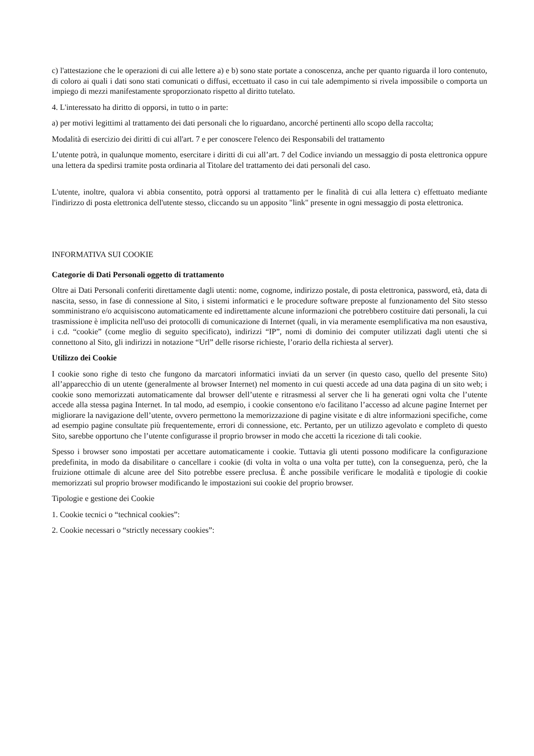c) l'attestazione che le operazioni di cui alle lettere a) e b) sono state portate a conoscenza, anche per quanto riguarda il loro contenuto, di coloro ai quali i dati sono stati comunicati o diffusi, eccettuato il caso in cui tale adempimento si rivela impossibile o comporta un impiego di mezzi manifestamente sproporzionato rispetto al diritto tutelato.
4. L'interessato ha diritto di opporsi, in tutto o in parte:
a) per motivi legittimi al trattamento dei dati personali che lo riguardano, ancorché pertinenti allo scopo della raccolta;
Modalità di esercizio dei diritti di cui all'art. 7 e per conoscere l'elenco dei Responsabili del trattamento
L’utente potrà, in qualunque momento, esercitare i diritti di cui all’art. 7 del Codice inviando un messaggio di posta elettronica oppure una lettera da spedirsi tramite posta ordinaria al Titolare del trattamento dei dati personali del caso.
L'utente, inoltre, qualora vi abbia consentito, potrà opporsi al trattamento per le finalità di cui alla lettera c) effettuato mediante l'indirizzo di posta elettronica dell'utente stesso, cliccando su un apposito "link" presente in ogni messaggio di posta elettronica.
INFORMATIVA SUI COOKIE
Categorie di Dati Personali oggetto di trattamento
Oltre ai Dati Personali conferiti direttamente dagli utenti: nome, cognome, indirizzo postale, di posta elettronica, password, età, data di nascita, sesso, in fase di connessione al Sito, i sistemi informatici e le procedure software preposte al funzionamento del Sito stesso somministrano e/o acquisiscono automaticamente ed indirettamente alcune informazioni che potrebbero costituire dati personali, la cui trasmissione è implicita nell'uso dei protocolli di comunicazione di Internet (quali, in via meramente esemplificativa ma non esaustiva, i c.d. “cookie” (come meglio di seguito specificato), indirizzi “IP”, nomi di dominio dei computer utilizzati dagli utenti che si connettono al Sito, gli indirizzi in notazione “Url” delle risorse richieste, l’orario della richiesta al server).
Utilizzo dei Cookie
I cookie sono righe di testo che fungono da marcatori informatici inviati da un server (in questo caso, quello del presente Sito) all’apparecchio di un utente (generalmente al browser Internet) nel momento in cui questi accede ad una data pagina di un sito web; i cookie sono memorizzati automaticamente dal browser dell’utente e ritrasmessi al server che li ha generati ogni volta che l’utente accede alla stessa pagina Internet. In tal modo, ad esempio, i cookie consentono e/o facilitano l’accesso ad alcune pagine Internet per migliorare la navigazione dell’utente, ovvero permettono la memorizzazione di pagine visitate e di altre informazioni specifiche, come ad esempio pagine consultate più frequentemente, errori di connessione, etc. Pertanto, per un utilizzo agevolato e completo di questo Sito, sarebbe opportuno che l’utente configurasse il proprio browser in modo che accetti la ricezione di tali cookie.
Spesso i browser sono impostati per accettare automaticamente i cookie. Tuttavia gli utenti possono modificare la configurazione predefinita, in modo da disabilitare o cancellare i cookie (di volta in volta o una volta per tutte), con la conseguenza, però, che la fruizione ottimale di alcune aree del Sito potrebbe essere preclusa. È anche possibile verificare le modalità e tipologie di cookie memorizzati sul proprio browser modificando le impostazioni sui cookie del proprio browser.
Tipologie e gestione dei Cookie
1. Cookie tecnici o “technical cookies”:
2. Cookie necessari o “strictly necessary cookies”: